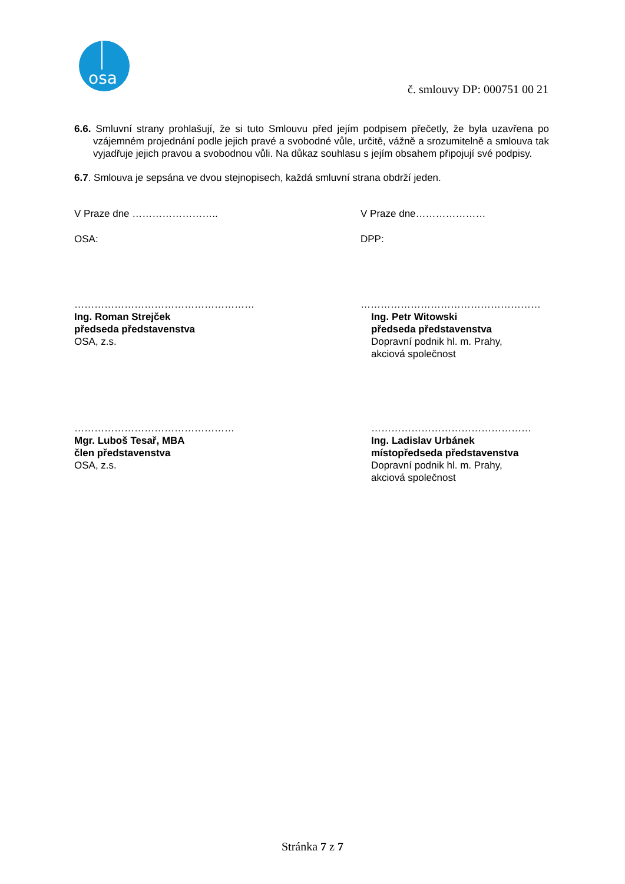osa
č. smlouvy DP: 000751 00 21
6.6. Smluvní strany prohlašují, že si tuto Smlouvu před jejím podpisem přečetly, že byla uzavřena po vzájemném projednání podle jejich pravé a svobodné vůle, určitě, vážně a srozumitelně a smlouva tak vyjadřuje jejich pravou a svobodnou vůli. Na důkaz souhlasu s jejím obsahem připojují své podpisy.
6.7. Smlouva je sepsána ve dvou stejnopisech, každá smluvní strana obdrží jeden.
V Praze dne …………………….. V Praze dne…………………
OSA: DPP:
………………………………………………
Ing. Roman Strejček
předseda představenstva
OSA, z.s.
………………………………………………
Ing. Petr Witowski
předseda představenstva
Dopravní podnik hl. m. Prahy,
akciová společnost
…………………………………………
Mgr. Luboš Tesař, MBA
člen představenstva
OSA, z.s.
…………………………………………
Ing. Ladislav Urbánek
místopředseda představenstva
Dopravní podnik hl. m. Prahy,
akciová společnost
Stránka 7 z 7